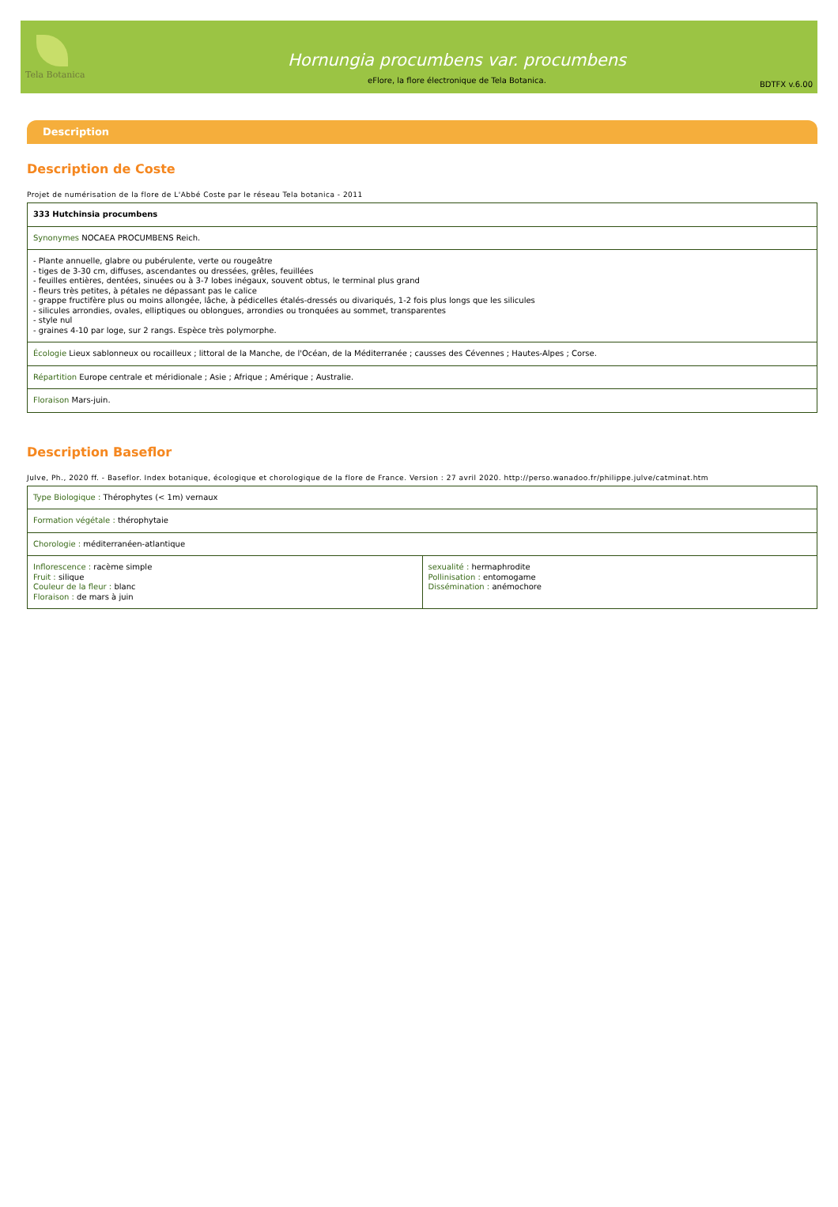Tela Botanica
Hornungia procumbens var. procumbens
eFlore, la flore électronique de Tela Botanica.
BDTFX v.6.00
Description
Description de Coste
Projet de numérisation de la flore de L'Abbé Coste par le réseau Tela botanica - 2011
| 333 Hutchinsia procumbens |
| Synonymes NOCAEA PROCUMBENS Reich. |
| - Plante annuelle, glabre ou pubérulente, verte ou rougeâtre - tiges de 3-30 cm, diffuses, ascendantes ou dressées, grêles, feuillées - feuilles entières, dentées, sinuées ou à 3-7 lobes inégaux, souvent obtus, le terminal plus grand - fleurs très petites, à pétales ne dépassant pas le calice - grappe fructifère plus ou moins allongée, lâche, à pédicelles étalés-dressés ou divariqués, 1-2 fois plus longs que les silicules - silicules arrondies, ovales, elliptiques ou oblongues, arrondies ou tronquées au sommet, transparentes - style nul - graines 4-10 par loge, sur 2 rangs. Espèce très polymorphe. |
| Écologie Lieux sablonneux ou rocailleux ; littoral de la Manche, de l'Océan, de la Méditerranée ; causses des Cévennes ; Hautes-Alpes ; Corse. |
| Répartition Europe centrale et méridionale ; Asie ; Afrique ; Amérique ; Australie. |
| Floraison Mars-juin. |
Description Baseflor
Julve, Ph., 2020 ff. - Baseflor. Index botanique, écologique et chorologique de la flore de France. Version : 27 avril 2020. http://perso.wanadoo.fr/philippe.julve/catminat.htm
| Type Biologique : Thérophytes (< 1m) vernaux | |
| Formation végétale : thérophytaie | |
| Chorologie : méditerranéen-atlantique | |
| Inflorescence : racème simple Fruit : silique Couleur de la fleur : blanc Floraison : de mars à juin | sexualité : hermaphrodite Pollinisation : entomogame Dissémination : anémochore |